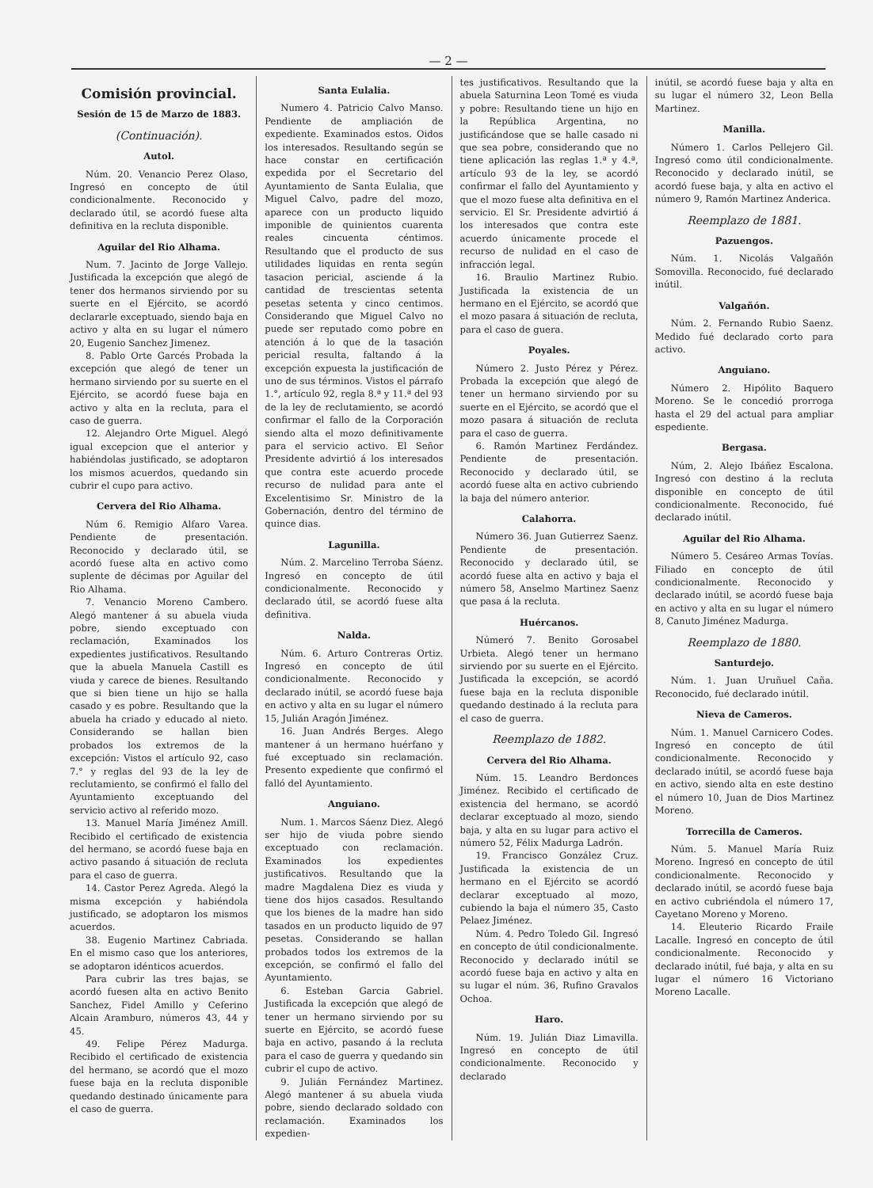— 2 —
Comisión provincial.
Sesión de 15 de Marzo de 1883.
(Continuación).
Autol.
Núm. 20. Venancio Perez Olaso, Ingresó en concepto de útil condicionalmente. Reconocido y declarado útil, se acordó fuese alta definitiva en la recluta disponible.
Aguilar del Rio Alhama.
Num. 7. Jacinto de Jorge Vallejo. Justificada la excepción que alegó de tener dos hermanos sirviendo por su suerte en el Ejército, se acordó declararle exceptuado, siendo baja en activo y alta en su lugar el número 20, Eugenio Sanchez Jimenez.
8. Pablo Orte Garcés Probada la excepción que alegó de tener un hermano sirviendo por su suerte en el Ejército, se acordó fuese baja en activo y alta en la recluta, para el caso de guerra.
12. Alejandro Orte Miguel. Alegó igual excepcion que el anterior y habiéndolas justificado, se adoptaron los mismos acuerdos, quedando sin cubrir el cupo para activo.
Cervera del Rio Alhama.
Núm 6. Remigio Alfaro Varea. Pendiente de presentación. Reconocido y declarado útil, se acordó fuese alta en activo como suplente de décimas por Aguilar del Rio Alhama.
7. Venancio Moreno Cambero. Alegó mantener á su abuela viuda pobre, siendo exceptuado con reclamación, Examinados los expedientes justificativos. Resultando que la abuela Manuela Castill es viuda y carece de bienes. Resultando que si bien tiene un hijo se halla casado y es pobre. Resultando que la abuela ha criado y educado al nieto. Considerando se hallan bien probados los extremos de la excepción: Vistos el artículo 92, caso 7.° y reglas del 93 de la ley de reclutamiento, se confirmó el fallo del Ayuntamiento exceptuando del servicio activo al referido mozo.
13. Manuel María Jiménez Amill. Recibido el certificado de existencia del hermano, se acordó fuese baja en activo pasando á situación de recluta para el caso de guerra.
14. Castor Perez Agreda. Alegó la misma excepción y habiéndola justificado, se adoptaron los mismos acuerdos.
38. Eugenio Martinez Cabriada. En el mismo caso que los anteriores, se adoptaron idénticos acuerdos.
Para cubrir las tres bajas, se acordó fuesen alta en activo Benito Sanchez, Fidel Amillo y Ceferino Alcain Aramburo, números 43, 44 y 45.
49. Felipe Pérez Madurga. Recibido el certificado de existencia del hermano, se acordó que el mozo fuese baja en la recluta disponible quedando destinado únicamente para el caso de guerra.
Santa Eulalia.
Numero 4. Patricio Calvo Manso. Pendiente de ampliación de expediente. Examinados estos. Oidos los interesados. Resultando según se hace constar en certificación expedida por el Secretario del Ayuntamiento de Santa Eulalia, que Miguel Calvo, padre del mozo, aparece con un producto liquido imponible de quinientos cuarenta reales cincuenta céntimos. Resultando que el producto de sus utilidades liquidas en renta según tasacion pericial, asciende á la cantidad de trescientas setenta pesetas setenta y cinco centimos. Considerando que Miguel Calvo no puede ser reputado como pobre en atención á lo que de la tasación pericial resulta, faltando á la excepción expuesta la justificación de uno de sus términos. Vistos el párrafo 1.°, artículo 92, regla 8.ª y 11.ª del 93 de la ley de reclutamiento, se acordó confirmar el fallo de la Corporación siendo alta el mozo definitivamente para el servicio activo. El Señor Presidente advirtió á los interesados que contra este acuerdo procede recurso de nulidad para ante el Excelentisimo Sr. Ministro de la Gobernación, dentro del término de quince dias.
Lagunilla.
Núm. 2. Marcelino Terroba Sáenz. Ingresó en concepto de útil condicionalmente. Reconocido y declarado útil, se acordó fuese alta definitiva.
Nalda.
Núm. 6. Arturo Contreras Ortiz. Ingresó en concepto de útil condicionalmente. Reconocido y declarado inútil, se acordó fuese baja en activo y alta en su lugar el número 15, Julián Aragón Jiménez.
16. Juan Andrés Berges. Alego mantener á un hermano huérfano y fué exceptuado sin reclamación. Presento expediente que confirmó el falló del Ayuntamiento.
Anguiano.
Num. 1. Marcos Sáenz Diez. Alegó ser hijo de viuda pobre siendo exceptuado con reclamación. Examinados los expedientes justificativos. Resultando que la madre Magdalena Diez es viuda y tiene dos hijos casados. Resultando que los bienes de la madre han sido tasados en un producto liquido de 97 pesetas. Considerando se hallan probados todos los extremos de la excepción, se confirmó el fallo del Ayuntamiento.
6. Esteban Garcia Gabriel. Justificada la excepción que alegó de tener un hermano sirviendo por su suerte en Ejército, se acordó fuese baja en activo, pasando á la recluta para el caso de guerra y quedando sin cubrir el cupo de activo.
9. Julián Fernández Martinez. Alegó mantener á su abuela viuda pobre, siendo declarado soldado con reclamación. Examinados los expedien-
tes justificativos. Resultando que la abuela Saturnina Leon Tomé es viuda y pobre: Resultando tiene un hijo en la República Argentina, no justificándose que se halle casado ni que sea pobre, considerando que no tiene aplicación las reglas 1.ª y 4.ª, artículo 93 de la ley, se acordó confirmar el fallo del Ayuntamiento y que el mozo fuese alta definitiva en el servicio. El Sr. Presidente advirtió á los interesados que contra este acuerdo únicamente procede el recurso de nulidad en el caso de infracción legal.
16. Braulio Martinez Rubio. Justificada la existencia de un hermano en el Ejército, se acordó que el mozo pasara á situación de recluta, para el caso de guera.
Poyales.
Número 2. Justo Pérez y Pérez. Probada la excepción que alegó de tener un hermano sirviendo por su suerte en el Ejército, se acordó que el mozo pasara á situación de recluta para el caso de guerra.
6. Ramón Martinez Ferdández. Pendiente de presentación. Reconocido y declarado útil, se acordó fuese alta en activo cubriendo la baja del número anterior.
Calahorra.
Número 36. Juan Gutierrez Saenz. Pendiente de presentación. Reconocido y declarado útil, se acordó fuese alta en activo y baja el número 58, Anselmo Martinez Saenz que pasa á la recluta.
Huércanos.
Númeró 7. Benito Gorosabel Urbieta. Alegó tener un hermano sirviendo por su suerte en el Ejército. Justificada la excepción, se acordó fuese baja en la recluta disponible quedando destinado á la recluta para el caso de guerra.
Reemplazo de 1882.
Cervera del Rio Alhama.
Núm. 15. Leandro Berdonces Jiménez. Recibido el certificado de existencia del hermano, se acordó declarar exceptuado al mozo, siendo baja, y alta en su lugar para activo el número 52, Félix Madurga Ladrón.
19. Francisco González Cruz. Justificada la existencia de un hermano en el Ejército se acordó declarar exceptuado al mozo, cubiendo la baja el número 35, Casto Pelaez Jiménez.
Núm. 4. Pedro Toledo Gil. Ingresó en concepto de útil condicionalmente. Reconocido y declarado inútil se acordó fuese baja en activo y alta en su lugar el núm. 36, Rufino Gravalos Ochoa.
Haro.
Núm. 19. Julián Diaz Limavilla. Ingresó en concepto de útil condicionalmente. Reconocido y declarado
inútil, se acordó fuese baja y alta en su lugar el número 32, Leon Bella Martinez.
Manilla.
Número 1. Carlos Pellejero Gil. Ingresó como útil condicionalmente. Reconocido y declarado inútil, se acordó fuese baja, y alta en activo el número 9, Ramón Martinez Anderica.
Reemplazo de 1881.
Pazuengos.
Núm. 1. Nicolás Valgañón Somovilla. Reconocido, fué declarado inútil.
Valgañón.
Núm. 2. Fernando Rubio Saenz. Medido fué declarado corto para activo.
Anguiano.
Número 2. Hipólito Baquero Moreno. Se le concedió prorroga hasta el 29 del actual para ampliar espediente.
Bergasa.
Núm, 2. Alejo Ibáñez Escalona. Ingresó con destino á la recluta disponible en concepto de útil condicionalmente. Reconocido, fué declarado inútil.
Aguilar del Rio Alhama.
Número 5. Cesáreo Armas Tovías. Filiado en concepto de útil condicionalmente. Reconocido y declarado inútil, se acordó fuese baja en activo y alta en su lugar el número 8, Canuto Jiménez Madurga.
Reemplazo de 1880.
Santurdejo.
Núm. 1. Juan Uruñuel Caña. Reconocido, fué declarado inútil.
Nieva de Cameros.
Núm. 1. Manuel Carnicero Codes. Ingresó en concepto de útil condicionalmente. Reconocido y declarado inútil, se acordó fuese baja en activo, siendo alta en este destino el número 10, Juan de Dios Martinez Moreno.
Torrecilla de Cameros.
Núm. 5. Manuel María Ruiz Moreno. Ingresó en concepto de útil condicionalmente. Reconocido y declarado inútil, se acordó fuese baja en activo cubriéndola el número 17, Cayetano Moreno y Moreno.
14. Eleuterio Ricardo Fraile Lacalle. Ingresó en concepto de útil condicionalmente. Reconocido y declarado inútil, fué baja, y alta en su lugar el número 16 Victoriano Moreno Lacalle.